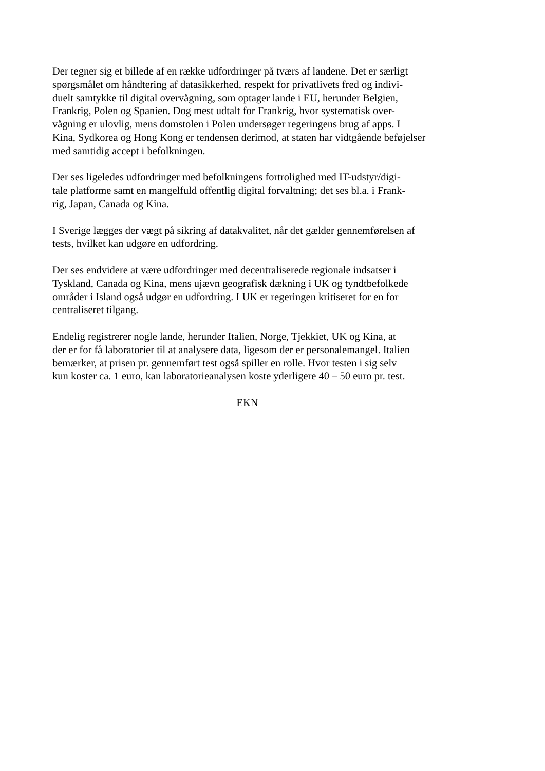Der tegner sig et billede af en række udfordringer på tværs af landene. Det er særligt
spørgsmålet om håndtering af datasikkerhed, respekt for privatlivets fred og indivi-
duelt samtykke til digital overvågning, som optager lande i EU, herunder Belgien,
Frankrig, Polen og Spanien. Dog mest udtalt for Frankrig, hvor systematisk over-
vågning er ulovlig, mens domstolen i Polen undersøger regeringens brug af apps. I
Kina, Sydkorea og Hong Kong er tendensen derimod, at staten har vidtgående beføjelser med samtidig accept i befolkningen.
Der ses ligeledes udfordringer med befolkningens fortrolighed med IT-udstyr/digi-
tale platforme samt en mangelfuld offentlig digital forvaltning; det ses bl.a. i Frank-
rig, Japan, Canada og Kina.
I Sverige lægges der vægt på sikring af datakvalitet, når det gælder gennemførelsen af
tests, hvilket kan udgøre en udfordring.
Der ses endvidere at være udfordringer med decentraliserede regionale indsatser i
Tyskland, Canada og Kina, mens ujævn geografisk dækning i UK og tyndtbefolkede
områder i Island også udgør en udfordring. I UK er regeringen kritiseret for en for
centraliseret tilgang.
Endelig registrerer nogle lande, herunder Italien, Norge, Tjekkiet, UK og Kina, at
der er for få laboratorier til at analysere data, ligesom der er personalemangel. Italien
bemærker, at prisen pr. gennemført test også spiller en rolle. Hvor testen i sig selv
kun koster ca. 1 euro, kan laboratorieanalysen koste yderligere 40 – 50 euro pr. test.
EKN